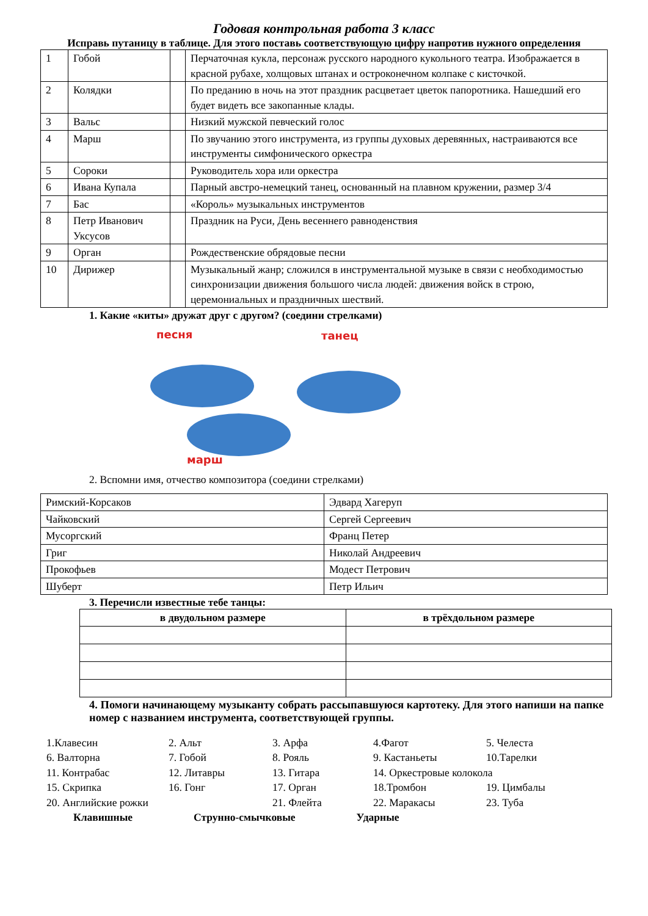Годовая контрольная работа 3 класс
Исправь путаницу в таблице. Для этого поставь соответствующую цифру напротив нужного определения
| 1 | Гобой | | Перчаточная кукла, персонаж русского народного кукольного театра. Изображается в красной рубахе, холщовых штанах и остроконечном колпаке с кисточкой. |
| 2 | Колядки | | По преданию в ночь на этот праздник расцветает цветок папоротника. Нашедший его будет видеть все закопанные клады. |
| 3 | Вальс | | Низкий мужской певческий голос |
| 4 | Марш | | По звучанию этого инструмента, из группы духовых деревянных, настраиваются все инструменты симфонического оркестра |
| 5 | Сороки | | Руководитель хора или оркестра |
| 6 | Ивана Купала | | Парный австро-немецкий танец, основанный на плавном кружении, размер 3/4 |
| 7 | Бас | | «Король» музыкальных инструментов |
| 8 | Петр Иванович Уксусов | | Праздник на Руси, День весеннего равноденствия |
| 9 | Орган | | Рождественские обрядовые песни |
| 10 | Дирижер | | Музыкальный жанр; сложился в инструментальной музыке в связи с необходимостью синхронизации движения большого числа людей: движения войск в строю, церемониальных и праздничных шествий. |
1. Какие «киты» дружат друг с другом? (соедини стрелками)
песня танец
марш
2. Вспомни имя, отчество композитора (соедини стрелками)
| Римский-Корсаков | Эдвард Хагеруп |
| Чайковский | Сергей Сергеевич |
| Мусоргский | Франц Петер |
| Григ | Николай Андреевич |
| Прокофьев | Модест Петрович |
| Шуберт | Петр Ильич |
3. Перечисли известные тебе танцы:
| в двудольном размере | в трёхдольном размере |
| --- | --- |
4. Помоги начинающему музыканту собрать рассыпавшуюся картотеку. Для этого напиши на папке номер с названием инструмента, соответствующей группы.
1.Клавесин 2. Альт 3. Арфа 4.Фагот 5. Челеста 6. Валторна 7. Гобой 8. Рояль 9. Кастаньеты 10.Тарелки 11. Контрабас 12. Литавры 13. Гитара 14. Оркестровые колокола 15. Скрипка 16. Гонг 17. Орган 18.Тромбон 19. Цимбалы 20. Английские рожки 21. Флейта 22. Маракасы 23. Туба
Клавишные Струнно-смычковые Ударные